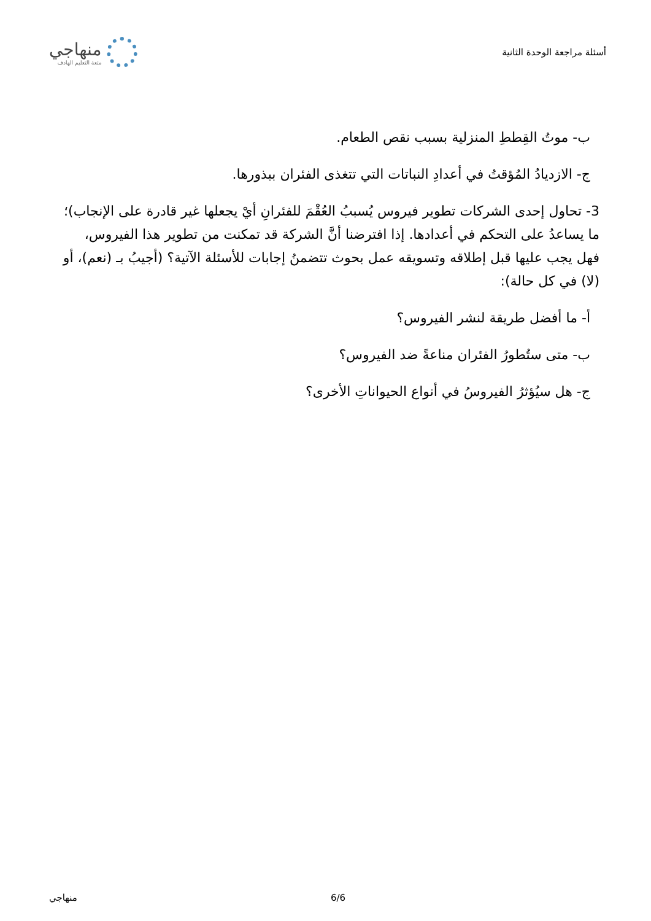أسئلة مراجعة الوحدة الثانية
منهاجي
متعة التعليم الهادف
ب- موتُ القِططِ المنزلية بسبب نقص الطعام.
ج- الازديادُ المُؤقتُ في أعدادِ النباتات التي تتغذى الفئران ببذورها.
3- تحاول إحدى الشركات تطوير فيروس يُسببُ العُقْمَ للفئرانِ أيْ يجعلها غير قادرة على الإنجاب)؛ ما يساعدُ على التحكم في أعدادها. إذا افترضنا أنَّ الشركة قد تمكنت من تطوير هذا الفيروس، فهل يجب عليها قبل إطلاقه وتسويقه عمل بحوث تتضمنُ إجابات للأسئلة الآتية؟ (أجيبُ بـ (نعم)، أو (لا) في كل حالة):
أ- ما أفضل طريقة لنشر الفيروس؟
ب- متى ستُطورُ الفئران مناعةً ضد الفيروس؟
ج- هل سيُؤثرُ الفيروسُ في أنواع الحيواناتِ الأخرى؟
. 6/6 منهاجي